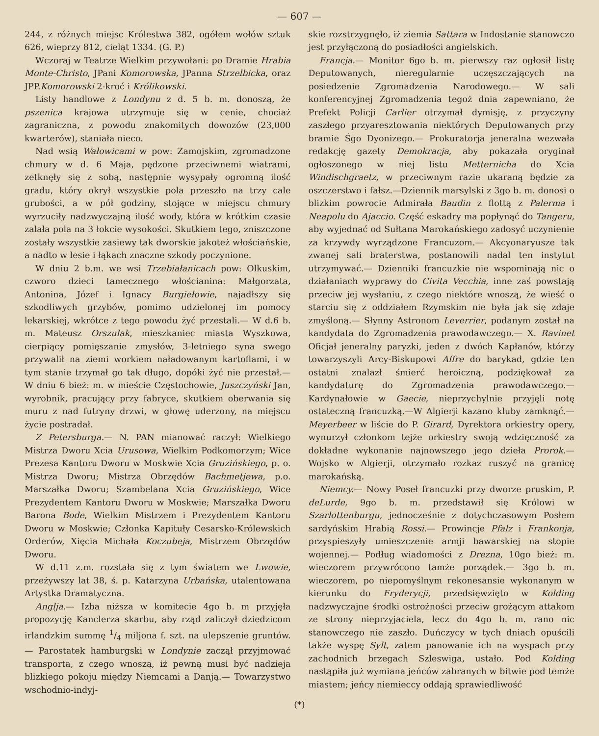— 607 —
244, z różnych miejsc Królestwa 382, ogółem wołów sztuk 626, wieprzy 812, cieląt 1334. (G. P.)
Wczoraj w Teatrze Wielkim przywołani: po Dramie Hrabia Monte-Christo, JPani Komorowska, JPanna Strzelbicka, oraz JPP.Komorowski 2-kroć i Królikowski.
Listy handlowe z Londynu z d. 5 b. m. donoszą, że pszenica krajowa utrzymuje się w cenie, chociaż zagraniczna, z powodu znakomitych dowozów (23,000 kwarterów), staniała nieco.
Nad wsią Wałowicami w pow: Zamojskim, zgromadzone chmury w d. 6 Maja, pędzone przeciwnemi wiatrami, zetknęły się z sobą, następnie wysypały ogromną ilość gradu, który okrył wszystkie pola przeszło na trzy cale grubości, a w pół godziny, stojące w miejscu chmury wyrzuciły nadzwyczajną ilość wody, która w krótkim czasie zalała pola na 3 łokcie wysokości. Skutkiem tego, zniszczone zostały wszystkie zasiewy tak dworskie jakoteż włościańskie, a nadto w lesie i łąkach znaczne szkody poczynione.
W dniu 2 b.m. we wsi Trzebiałanicach pow: Olkuskim, czworo dzieci tamecznego włościanina: Małgorzata, Antonina, Józef i Ignacy Burgiełowie, najadłszy się szkodliwych grzybów, pomimo udzielonej im pomocy lekarskiej, wkrótce z tego powodu żyć przestali.— W d.6 b. m. Mateusz Orszulak, mieszkaniec miasta Wyszkowa, cierpiący pomięszanie zmysłów, 3-letniego syna swego przywalił na ziemi workiem naładowanym kartoflami, i w tym stanie trzymał go tak długo, dopóki żyć nie przestał.— W dniu 6 bież: m. w mieście Częstochowie, Juszczyński Jan, wyrobnik, pracujący przy fabryce, skutkiem oberwania się muru z nad futryny drzwi, w głowę uderzony, na miejscu życie postradał.
Z Petersburga.— N. PAN mianować raczył: Wielkiego Mistrza Dworu Xcia Urusowa, Wielkim Podkomorzym; Wice Prezesa Kantoru Dworu w Moskwie Xcia Gruzińskiego, p. o. Mistrza Dworu; Mistrza Obrzędów Bachmetjewa, p.o. Marszałka Dworu; Szambelana Xcia Gruzińskiego, Wice Prezydentem Kantoru Dworu w Moskwie; Marszałka Dworu Barona Bode, Wielkim Mistrzem i Prezydentem Kantoru Dworu w Moskwie; Członka Kapituły Cesarsko-Królewskich Orderów, Xięcia Michała Koczubeja, Mistrzem Obrzędów Dworu.
W d.11 z.m. rozstała się z tym światem we Lwowie, przeżywszy lat 38, ś. p. Katarzyna Urbańska, utalentowana Artystka Dramatyczna.
Anglja.— Izba niższa w komitecie 4go b. m przyjęła propozycję Kanclerza skarbu, aby rząd zaliczył dziedzicom irlandzkim summę 1/4 miljona f. szt. na ulepszenie gruntów.— Parostatek hamburgski w Londynie zaczął przyjmować transporta, z czego wnoszą, iż pewną musi być nadzieja blizkiego pokoju między Niemcami a Danją.— Towarzystwo wschodnio-indyj-
skie rozstrzygnęło, iż ziemia Sattara w Indostanie stanowczo jest przyłączoną do posiadłości angielskich.
Francja.— Monitor 6go b. m. pierwszy raz ogłosił listę Deputowanych, nieregularnie uczęszczających na posiedzenie Zgromadzenia Narodowego.— W sali konferencyjnej Zgromadzenia tegoż dnia zapewniano, że Prefekt Policji Carlier otrzymał dymisję, z przyczyny zaszłego przyaresztowania niektórych Deputowanych przy bramie Śgo Dyonizego.— Prokuratorja jeneralna wezwała redakcję gazety Demokracja, aby pokazała oryginał ogłoszonego w niej listu Metternicha do Xcia Windischgraetz, w przeciwnym razie ukaraną będzie za oszczerstwo i fałsz.—Dziennik marsylski z 3go b. m. donosi o blizkim powrocie Admirała Baudin z flottą z Palerma i Neapolu do Ajaccio. Część eskadry ma popłynąć do Tangeru, aby wyjednać od Sułtana Marokańskiego zadosyć uczynienie za krzywdy wyrządzone Francuzom.— Akcyonaryusze tak zwanej sali braterstwa, postanowili nadal ten instytut utrzymywać.— Dzienniki francuzkie nie wspominają nic o działaniach wyprawy do Civita Vecchia, inne zaś powstają przeciw jej wysłaniu, z czego niektóre wnoszą, że wieść o starciu się z oddziałem Rzymskim nie była jak się zdaje zmyśloną.— Słynny Astronom Leverrier, podanym został na kandydata do Zgromadzenia prawodawczego.— X. Ravinet Oficjał jeneralny paryzki, jeden z dwóch Kapłanów, którzy towarzyszyli Arcy-Biskupowi Affre do barykad, gdzie ten ostatni znalazł śmierć heroiczną, podziękował za kandydaturę do Zgromadzenia prawodawczego.— Kardynałowie w Gaecie, nieprzychylnie przyjęli notę ostateczną francuzką.—W Algierji kazano kluby zamknąć.— Meyerbeer w liście do P. Girard, Dyrektora orkiestry opery, wynurzył członkom tejże orkiestry swoją wdzięczność za dokładne wykonanie najnowszego jego dzieła Prorok.—Wojsko w Algierji, otrzymało rozkaz ruszyć na granicę marokańską.
Niemcy.— Nowy Poseł francuzki przy dworze pruskim, P. deLurde, 9go b. m. przedstawił się Królowi w Szarlottenburgu, jednocześnie z dotychczasowym Posłem sardyńskim Hrabią Rossi.— Prowincje Pfalz i Frankonja, przyspieszyły umieszczenie armji bawarskiej na stopie wojennej.— Podług wiadomości z Drezna, 10go bież: m. wieczorem przywrócono tamże porządek.— 3go b. m. wieczorem, po niepomyślnym rekonesansie wykonanym w kierunku do Fryderycji, przedsięwzięto w Kolding nadzwyczajne środki ostrożności przeciw grożącym attakom ze strony nieprzyjaciela, lecz do 4go b. m. rano nic stanowczego nie zaszło. Duńczycy w tych dniach opuścili także wyspę Sylt, zatem panowanie ich na wyspach przy zachodnich brzegach Szleswiga, ustało. Pod Kolding nastąpiła już wymiana jeńców zabranych w bitwie pod temże miastem; jeńcy niemieccy oddają sprawiedliwość
(*)